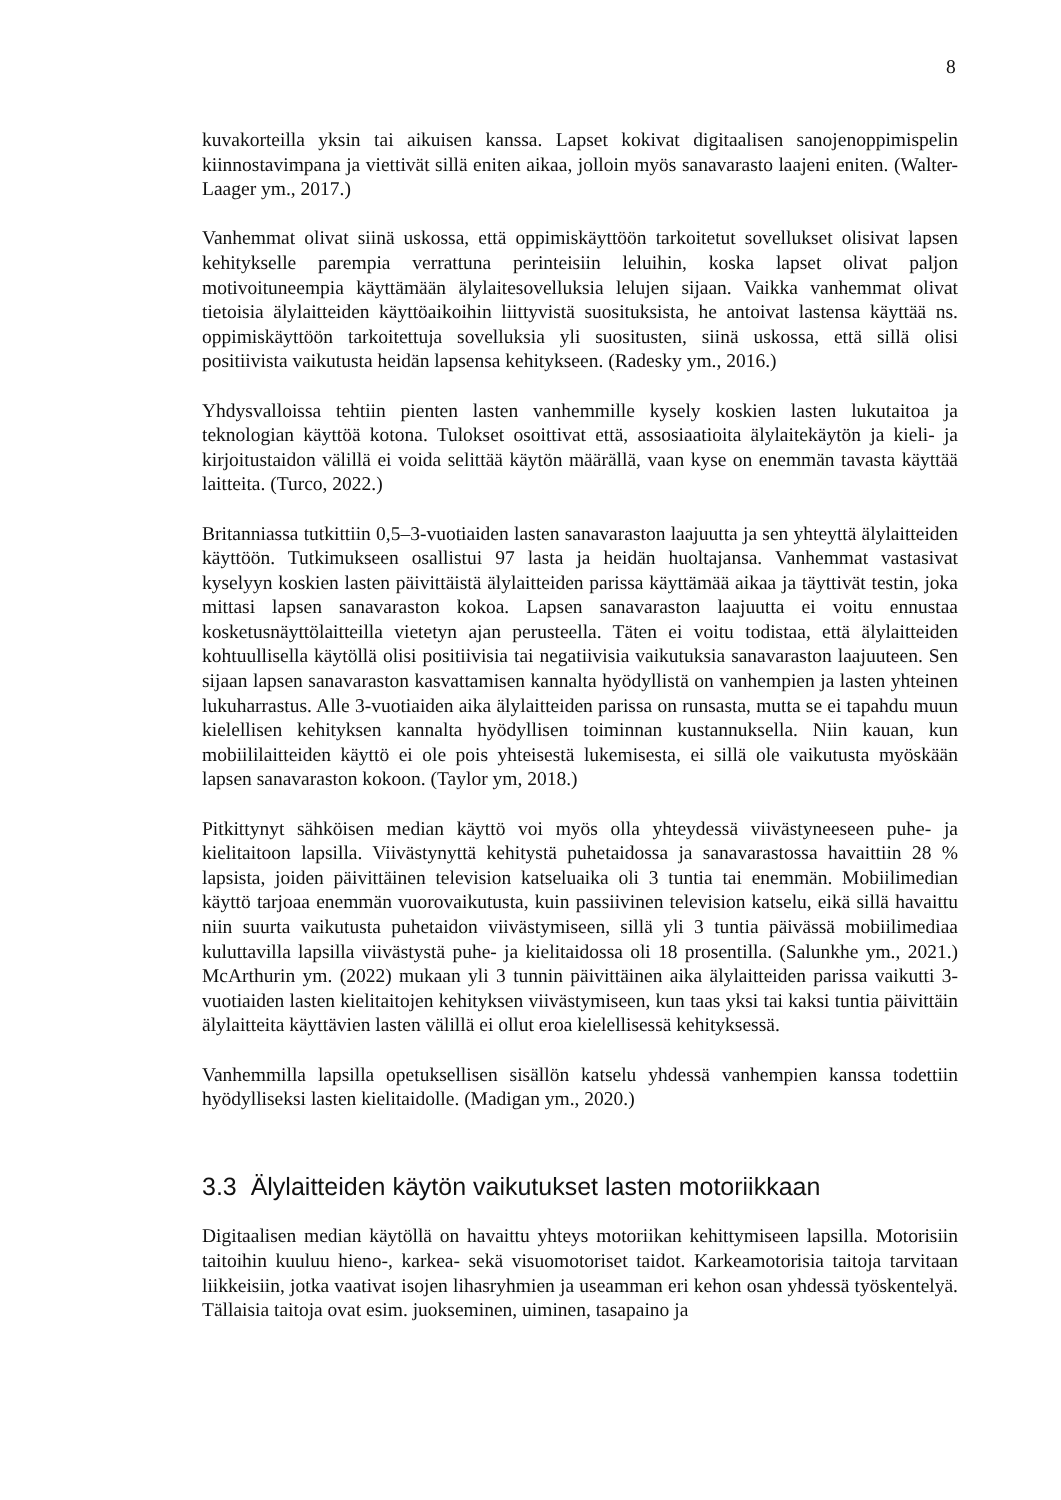8
kuvakorteilla yksin tai aikuisen kanssa. Lapset kokivat digitaalisen sanojenoppimispelin kiinnostavimpana ja viettivät sillä eniten aikaa, jolloin myös sanavarasto laajeni eniten. (Walter-Laager ym., 2017.)
Vanhemmat olivat siinä uskossa, että oppimiskäyttöön tarkoitetut sovellukset olisivat lapsen kehitykselle parempia verrattuna perinteisiin leluihin, koska lapset olivat paljon motivoituneempia käyttämään älylaitesovelluksia lelujen sijaan. Vaikka vanhemmat olivat tietoisia älylaitteiden käyttöaikoihin liittyvistä suosituksista, he antoivat lastensa käyttää ns. oppimiskäyttöön tarkoitettuja sovelluksia yli suositusten, siinä uskossa, että sillä olisi positiivista vaikutusta heidän lapsensa kehitykseen. (Radesky ym., 2016.)
Yhdysvalloissa tehtiin pienten lasten vanhemmille kysely koskien lasten lukutaitoa ja teknologian käyttöä kotona. Tulokset osoittivat että, assosiaatioita älylaitekäytön ja kieli- ja kirjoitustaidon välillä ei voida selittää käytön määrällä, vaan kyse on enemmän tavasta käyttää laitteita. (Turco, 2022.)
Britanniassa tutkittiin 0,5–3-vuotiaiden lasten sanavaraston laajuutta ja sen yhteyttä älylaitteiden käyttöön. Tutkimukseen osallistui 97 lasta ja heidän huoltajansa. Vanhemmat vastasivat kyselyyn koskien lasten päivittäistä älylaitteiden parissa käyttämää aikaa ja täyttivät testin, joka mittasi lapsen sanavaraston kokoa. Lapsen sanavaraston laajuutta ei voitu ennustaa kosketusnäyttölaitteilla vietetyn ajan perusteella. Täten ei voitu todistaa, että älylaitteiden kohtuullisella käytöllä olisi positiivisia tai negatiivisia vaikutuksia sanavaraston laajuuteen. Sen sijaan lapsen sanavaraston kasvattamisen kannalta hyödyllistä on vanhempien ja lasten yhteinen lukuharrastus. Alle 3-vuotiaiden aika älylaitteiden parissa on runsasta, mutta se ei tapahdu muun kielellisen kehityksen kannalta hyödyllisen toiminnan kustannuksella. Niin kauan, kun mobiililaitteiden käyttö ei ole pois yhteisestä lukemisesta, ei sillä ole vaikutusta myöskään lapsen sanavaraston kokoon. (Taylor ym, 2018.)
Pitkittynyt sähköisen median käyttö voi myös olla yhteydessä viivästyneeseen puhe- ja kielitaitoon lapsilla. Viivästynyttä kehitystä puhetaidossa ja sanavarastossa havaittiin 28 % lapsista, joiden päivittäinen television katseluaika oli 3 tuntia tai enemmän. Mobiilimedian käyttö tarjoaa enemmän vuorovaikutusta, kuin passiivinen television katselu, eikä sillä havaittu niin suurta vaikutusta puhetaidon viivästymiseen, sillä yli 3 tuntia päivässä mobiilimediaa kuluttavilla lapsilla viivästystä puhe- ja kielitaidossa oli 18 prosentilla. (Salunkhe ym., 2021.) McArthurin ym. (2022) mukaan yli 3 tunnin päivittäinen aika älylaitteiden parissa vaikutti 3-vuotiaiden lasten kielitaitojen kehityksen viivästymiseen, kun taas yksi tai kaksi tuntia päivittäin älylaitteita käyttävien lasten välillä ei ollut eroa kielellisessä kehityksessä.
Vanhemmilla lapsilla opetuksellisen sisällön katselu yhdessä vanhempien kanssa todettiin hyödylliseksi lasten kielitaidolle. (Madigan ym., 2020.)
3.3 Älylaitteiden käytön vaikutukset lasten motoriikkaan
Digitaalisen median käytöllä on havaittu yhteys motoriikan kehittymiseen lapsilla. Motorisiin taitoihin kuuluu hieno-, karkea- sekä visuomotoriset taidot. Karkeamotorisia taitoja tarvitaan liikkeisiin, jotka vaativat isojen lihasryhmien ja useamman eri kehon osan yhdessä työskentelyä. Tällaisia taitoja ovat esim. juokseminen, uiminen, tasapaino ja